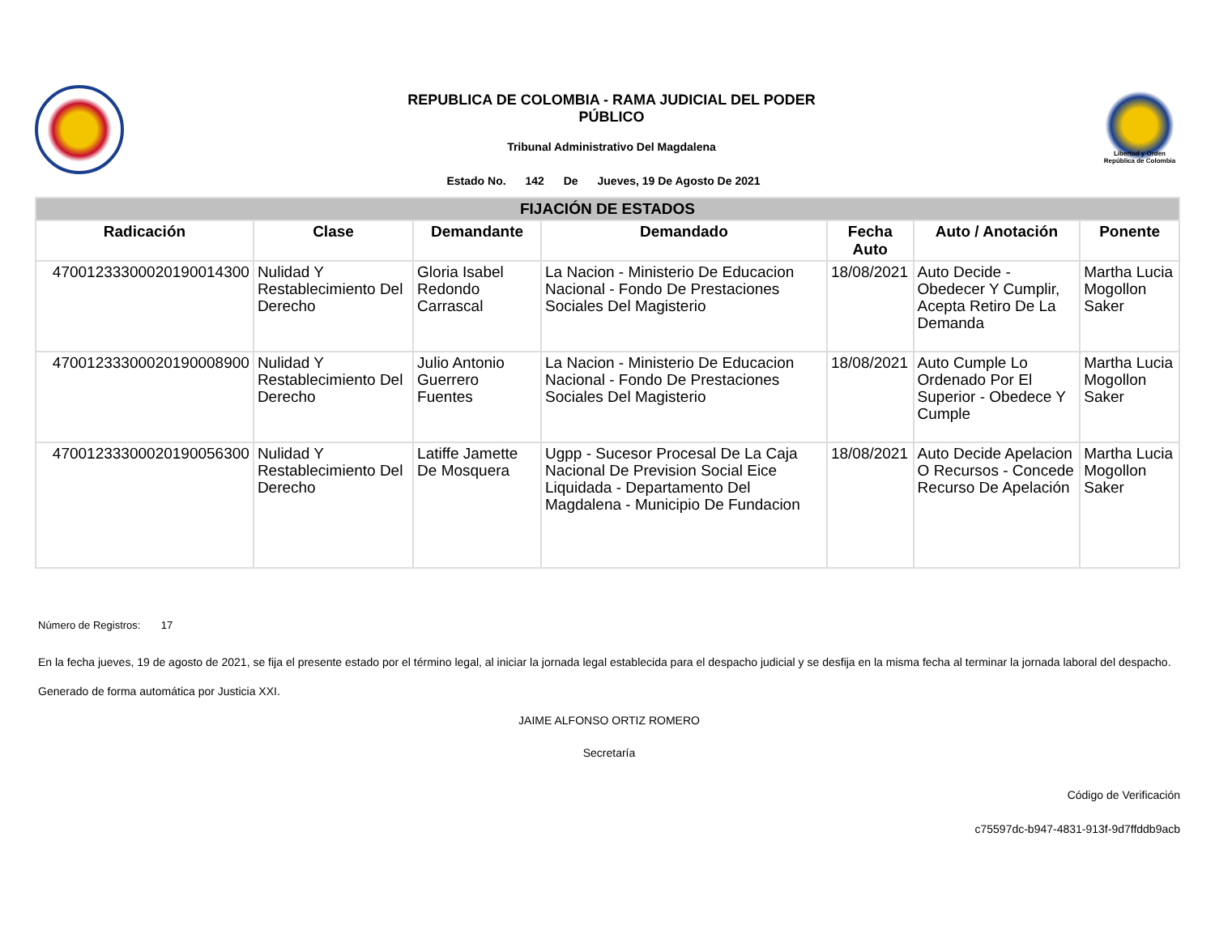REPUBLICA DE COLOMBIA - RAMA JUDICIAL DEL PODER
PÚBLICO
Tribunal Administrativo Del Magdalena
Estado No. 142 De Jueves, 19 De Agosto De 2021
Libertad y Orden
República de Colombia
| FIJACIÓN DE ESTADOS | | | | | | |
| --- | --- | --- | --- | --- | --- | --- |
| Radicación | Clase | Demandante | Demandado | Fecha Auto | Auto / Anotación | Ponente |
| 47001233300020190014300 | Nulidad Y Restablecimiento Del Derecho | Gloria Isabel Redondo Carrascal | La Nacion - Ministerio De Educacion Nacional - Fondo De Prestaciones Sociales Del Magisterio | 18/08/2021 | Auto Decide - Obedecer Y Cumplir, Acepta Retiro De La Demanda | Martha Lucia Mogollon Saker |
| 47001233300020190008900 | Nulidad Y Restablecimiento Del Derecho | Julio Antonio Guerrero Fuentes | La Nacion - Ministerio De Educacion Nacional - Fondo De Prestaciones Sociales Del Magisterio | 18/08/2021 | Auto Cumple Lo Ordenado Por El Superior - Obedece Y Cumple | Martha Lucia Mogollon Saker |
| 47001233300020190056300 | Nulidad Y Restablecimiento Del Derecho | Latiffe Jamette De Mosquera | Ugpp - Sucesor Procesal De La Caja Nacional De Prevision Social Eice Liquidada - Departamento Del Magdalena - Municipio De Fundacion | 18/08/2021 | Auto Decide Apelacion O Recursos - Concede Recurso De Apelación | Martha Lucia Mogollon Saker |
Número de Registros: 17
En la fecha jueves, 19 de agosto de 2021, se fija el presente estado por el término legal, al iniciar la jornada legal establecida para el despacho judicial y se desfija en la misma fecha al terminar la jornada laboral del despacho.
Generado de forma automática por Justicia XXI.
JAIME ALFONSO ORTIZ ROMERO
Secretaría
Código de Verificación
c75597dc-b947-4831-913f-9d7ffddb9acb